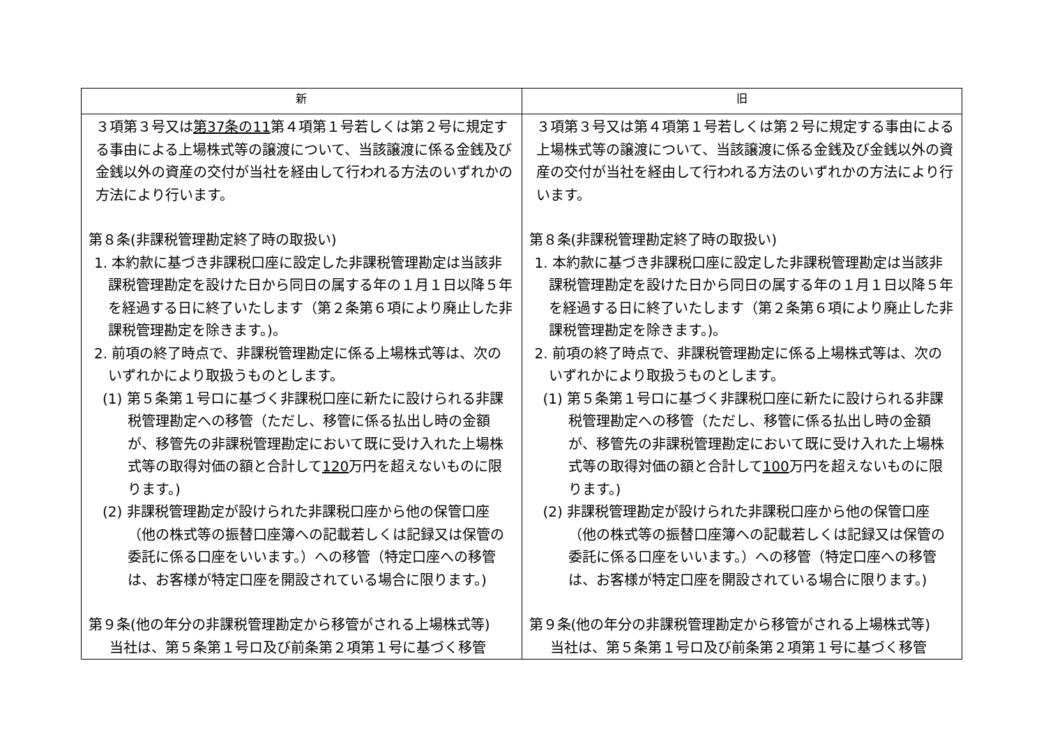| 新 | 旧 |
| --- | --- |
| ３項第３号又は 第37条の11 第４項第１号若しくは第２号に規定する事由による上場株式等の譲渡について、当該譲渡に係る金銭及び金銭以外の資産の交付が当社を経由して行われる方法のいずれかの方法により行います。 第８条(非課税管理勘定終了時の取扱い) 1. 本約款に基づき非課税口座に設定した非課税管理勘定は当該非課税管理勘定を設けた日から同日の属する年の１月１日以降５年を経過する日に終了いたします（第２条第６項により廃止した非課税管理勘定を除きます。)。 2. 前項の終了時点で、非課税管理勘定に係る上場株式等は、次のいずれかにより取扱うものとします。 (1) 第５条第１号ロに基づく非課税口座に新たに設けられる非課税管理勘定への移管（ただし、移管に係る払出し時の金額が、移管先の非課税管理勘定において既に受け入れた上場株式等の取得対価の額と合計して 120 万円を超えないものに限ります。) (2) 非課税管理勘定が設けられた非課税口座から他の保管口座（他の株式等の振替口座簿への記載若しくは記録又は保管の委託に係る口座をいいます。）への移管（特定口座への移管は、お客様が特定口座を開設されている場合に限ります。) 第９条(他の年分の非課税管理勘定から移管がされる上場株式等) 当社は、第５条第１号ロ及び前条第２項第１号に基づく移管 | ３項第３号又は第４項第１号若しくは第２号に規定する事由による上場株式等の譲渡について、当該譲渡に係る金銭及び金銭以外の資産の交付が当社を経由して行われる方法のいずれかの方法により行います。 第８条(非課税管理勘定終了時の取扱い) 1. 本約款に基づき非課税口座に設定した非課税管理勘定は当該非課税管理勘定を設けた日から同日の属する年の１月１日以降５年を経過する日に終了いたします（第２条第６項により廃止した非課税管理勘定を除きます。)。 2. 前項の終了時点で、非課税管理勘定に係る上場株式等は、次のいずれかにより取扱うものとします。 (1) 第５条第１号ロに基づく非課税口座に新たに設けられる非課税管理勘定への移管（ただし、移管に係る払出し時の金額が、移管先の非課税管理勘定において既に受け入れた上場株式等の取得対価の額と合計して 100 万円を超えないものに限ります。) (2) 非課税管理勘定が設けられた非課税口座から他の保管口座（他の株式等の振替口座簿への記載若しくは記録又は保管の委託に係る口座をいいます。）への移管（特定口座への移管は、お客様が特定口座を開設されている場合に限ります。) 第９条(他の年分の非課税管理勘定から移管がされる上場株式等) 当社は、第５条第１号ロ及び前条第２項第１号に基づく移管 |